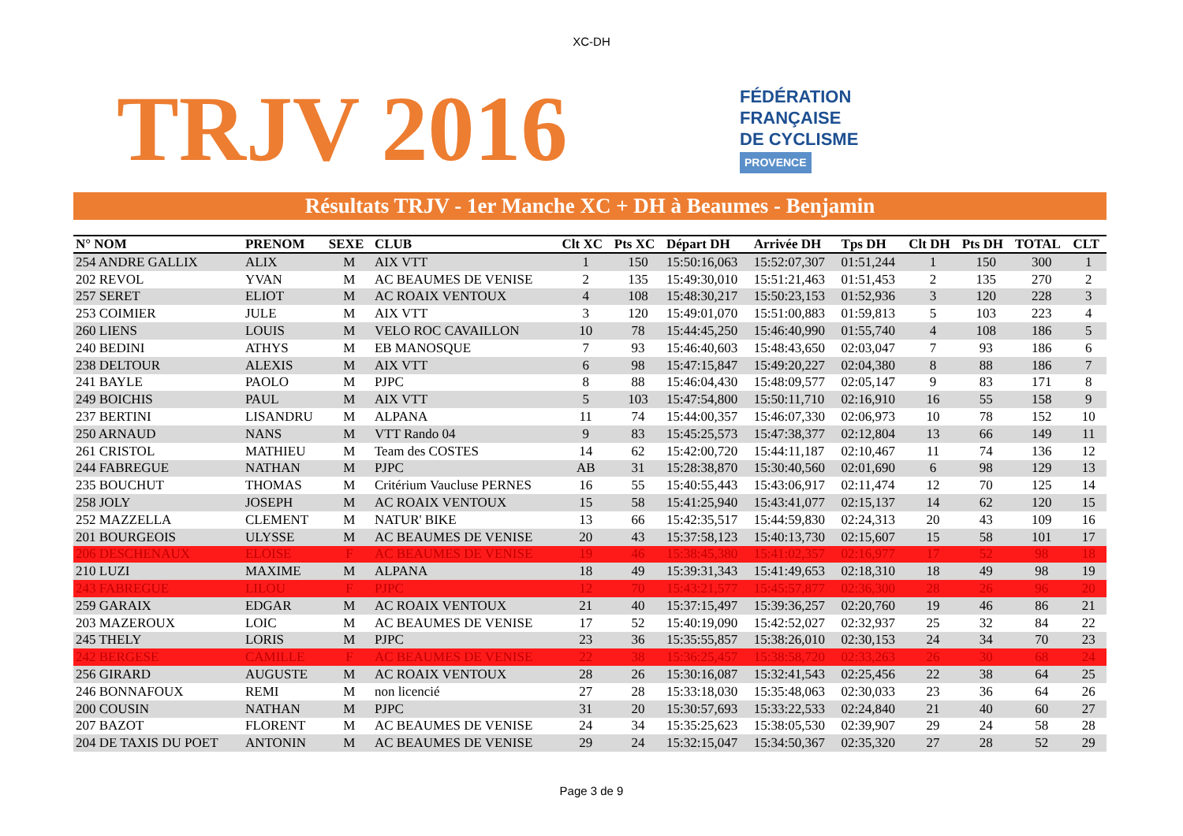XC-DH
TRJV 2016
FÉDÉRATION
FRANÇAISE
DE CYCLISME
PROVENCE
Résultats TRJV - 1er Manche XC + DH à Beaumes - Benjamin
| N° NOM | PRENOM | SEXE | CLUB | Clt XC | Pts XC | Départ DH | Arrivée DH | Tps DH | Clt DH | Pts DH | TOTAL | CLT |
| --- | --- | --- | --- | --- | --- | --- | --- | --- | --- | --- | --- | --- |
| 254 ANDRE GALLIX | ALIX | M | AIX VTT | 1 | 150 | 15:50:16,063 | 15:52:07,307 | 01:51,244 | 1 | 150 | 300 | 1 |
| 202 REVOL | YVAN | M | AC BEAUMES DE VENISE | 2 | 135 | 15:49:30,010 | 15:51:21,463 | 01:51,453 | 2 | 135 | 270 | 2 |
| 257 SERET | ELIOT | M | AC ROAIX VENTOUX | 4 | 108 | 15:48:30,217 | 15:50:23,153 | 01:52,936 | 3 | 120 | 228 | 3 |
| 253 COIMIER | JULE | M | AIX VTT | 3 | 120 | 15:49:01,070 | 15:51:00,883 | 01:59,813 | 5 | 103 | 223 | 4 |
| 260 LIENS | LOUIS | M | VELO ROC CAVAILLON | 10 | 78 | 15:44:45,250 | 15:46:40,990 | 01:55,740 | 4 | 108 | 186 | 5 |
| 240 BEDINI | ATHYS | M | EB MANOSQUE | 7 | 93 | 15:46:40,603 | 15:48:43,650 | 02:03,047 | 7 | 93 | 186 | 6 |
| 238 DELTOUR | ALEXIS | M | AIX VTT | 6 | 98 | 15:47:15,847 | 15:49:20,227 | 02:04,380 | 8 | 88 | 186 | 7 |
| 241 BAYLE | PAOLO | M | PJPC | 8 | 88 | 15:46:04,430 | 15:48:09,577 | 02:05,147 | 9 | 83 | 171 | 8 |
| 249 BOICHIS | PAUL | M | AIX VTT | 5 | 103 | 15:47:54,800 | 15:50:11,710 | 02:16,910 | 16 | 55 | 158 | 9 |
| 237 BERTINI | LISANDRU | M | ALPANA | 11 | 74 | 15:44:00,357 | 15:46:07,330 | 02:06,973 | 10 | 78 | 152 | 10 |
| 250 ARNAUD | NANS | M | VTT Rando 04 | 9 | 83 | 15:45:25,573 | 15:47:38,377 | 02:12,804 | 13 | 66 | 149 | 11 |
| 261 CRISTOL | MATHIEU | M | Team des COSTES | 14 | 62 | 15:42:00,720 | 15:44:11,187 | 02:10,467 | 11 | 74 | 136 | 12 |
| 244 FABREGUE | NATHAN | M | PJPC | AB | 31 | 15:28:38,870 | 15:30:40,560 | 02:01,690 | 6 | 98 | 129 | 13 |
| 235 BOUCHUT | THOMAS | M | Critérium Vaucluse PERNES | 16 | 55 | 15:40:55,443 | 15:43:06,917 | 02:11,474 | 12 | 70 | 125 | 14 |
| 258 JOLY | JOSEPH | M | AC ROAIX VENTOUX | 15 | 58 | 15:41:25,940 | 15:43:41,077 | 02:15,137 | 14 | 62 | 120 | 15 |
| 252 MAZZELLA | CLEMENT | M | NATUR' BIKE | 13 | 66 | 15:42:35,517 | 15:44:59,830 | 02:24,313 | 20 | 43 | 109 | 16 |
| 201 BOURGEOIS | ULYSSE | M | AC BEAUMES DE VENISE | 20 | 43 | 15:37:58,123 | 15:40:13,730 | 02:15,607 | 15 | 58 | 101 | 17 |
| 206 DESCHENAUX | ELOISE | F | AC BEAUMES DE VENISE | 19 | 46 | 15:38:45,380 | 15:41:02,357 | 02:16,977 | 17 | 52 | 98 | 18 |
| 210 LUZI | MAXIME | M | ALPANA | 18 | 49 | 15:39:31,343 | 15:41:49,653 | 02:18,310 | 18 | 49 | 98 | 19 |
| 243 FABREGUE | LILOU | F | PJPC | 12 | 70 | 15:43:21,577 | 15:45:57,877 | 02:36,300 | 28 | 26 | 96 | 20 |
| 259 GARAIX | EDGAR | M | AC ROAIX VENTOUX | 21 | 40 | 15:37:15,497 | 15:39:36,257 | 02:20,760 | 19 | 46 | 86 | 21 |
| 203 MAZEROUX | LOIC | M | AC BEAUMES DE VENISE | 17 | 52 | 15:40:19,090 | 15:42:52,027 | 02:32,937 | 25 | 32 | 84 | 22 |
| 245 THELY | LORIS | M | PJPC | 23 | 36 | 15:35:55,857 | 15:38:26,010 | 02:30,153 | 24 | 34 | 70 | 23 |
| 242 BERGESE | CAMILLE | F | AC BEAUMES DE VENISE | 22 | 38 | 15:36:25,457 | 15:38:58,720 | 02:33,263 | 26 | 30 | 68 | 24 |
| 256 GIRARD | AUGUSTE | M | AC ROAIX VENTOUX | 28 | 26 | 15:30:16,087 | 15:32:41,543 | 02:25,456 | 22 | 38 | 64 | 25 |
| 246 BONNAFOUX | REMI | M | non licencié | 27 | 28 | 15:33:18,030 | 15:35:48,063 | 02:30,033 | 23 | 36 | 64 | 26 |
| 200 COUSIN | NATHAN | M | PJPC | 31 | 20 | 15:30:57,693 | 15:33:22,533 | 02:24,840 | 21 | 40 | 60 | 27 |
| 207 BAZOT | FLORENT | M | AC BEAUMES DE VENISE | 24 | 34 | 15:35:25,623 | 15:38:05,530 | 02:39,907 | 29 | 24 | 58 | 28 |
| 204 DE TAXIS DU POET | ANTONIN | M | AC BEAUMES DE VENISE | 29 | 24 | 15:32:15,047 | 15:34:50,367 | 02:35,320 | 27 | 28 | 52 | 29 |
Page 3 de 9